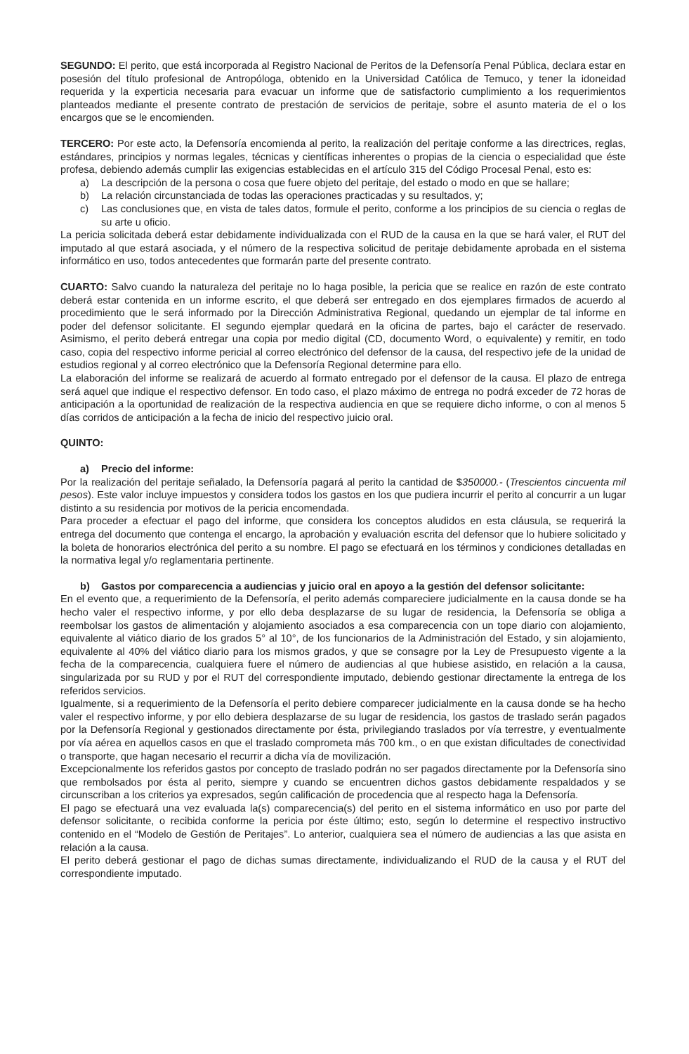SEGUNDO: El perito, que está incorporada al Registro Nacional de Peritos de la Defensoría Penal Pública, declara estar en posesión del título profesional de Antropóloga, obtenido en la Universidad Católica de Temuco, y tener la idoneidad requerida y la experticia necesaria para evacuar un informe que de satisfactorio cumplimiento a los requerimientos planteados mediante el presente contrato de prestación de servicios de peritaje, sobre el asunto materia de el o los encargos que se le encomienden.
TERCERO: Por este acto, la Defensoría encomienda al perito, la realización del peritaje conforme a las directrices, reglas, estándares, principios y normas legales, técnicas y científicas inherentes o propias de la ciencia o especialidad que éste profesa, debiendo además cumplir las exigencias establecidas en el artículo 315 del Código Procesal Penal, esto es:
a) La descripción de la persona o cosa que fuere objeto del peritaje, del estado o modo en que se hallare;
b) La relación circunstanciada de todas las operaciones practicadas y su resultados, y;
c) Las conclusiones que, en vista de tales datos, formule el perito, conforme a los principios de su ciencia o reglas de su arte u oficio.
La pericia solicitada deberá estar debidamente individualizada con el RUD de la causa en la que se hará valer, el RUT del imputado al que estará asociada, y el número de la respectiva solicitud de peritaje debidamente aprobada en el sistema informático en uso, todos antecedentes que formarán parte del presente contrato.
CUARTO: Salvo cuando la naturaleza del peritaje no lo haga posible, la pericia que se realice en razón de este contrato deberá estar contenida en un informe escrito, el que deberá ser entregado en dos ejemplares firmados de acuerdo al procedimiento que le será informado por la Dirección Administrativa Regional, quedando un ejemplar de tal informe en poder del defensor solicitante. El segundo ejemplar quedará en la oficina de partes, bajo el carácter de reservado. Asimismo, el perito deberá entregar una copia por medio digital (CD, documento Word, o equivalente) y remitir, en todo caso, copia del respectivo informe pericial al correo electrónico del defensor de la causa, del respectivo jefe de la unidad de estudios regional y al correo electrónico que la Defensoría Regional determine para ello.
La elaboración del informe se realizará de acuerdo al formato entregado por el defensor de la causa. El plazo de entrega será aquel que indique el respectivo defensor. En todo caso, el plazo máximo de entrega no podrá exceder de 72 horas de anticipación a la oportunidad de realización de la respectiva audiencia en que se requiere dicho informe, o con al menos 5 días corridos de anticipación a la fecha de inicio del respectivo juicio oral.
QUINTO:
a) Precio del informe:
Por la realización del peritaje señalado, la Defensoría pagará al perito la cantidad de $350000.- (Trescientos cincuenta mil pesos). Este valor incluye impuestos y considera todos los gastos en los que pudiera incurrir el perito al concurrir a un lugar distinto a su residencia por motivos de la pericia encomendada.
Para proceder a efectuar el pago del informe, que considera los conceptos aludidos en esta cláusula, se requerirá la entrega del documento que contenga el encargo, la aprobación y evaluación escrita del defensor que lo hubiere solicitado y la boleta de honorarios electrónica del perito a su nombre. El pago se efectuará en los términos y condiciones detalladas en la normativa legal y/o reglamentaria pertinente.
b) Gastos por comparecencia a audiencias y juicio oral en apoyo a la gestión del defensor solicitante:
En el evento que, a requerimiento de la Defensoría, el perito además compareciere judicialmente en la causa donde se ha hecho valer el respectivo informe, y por ello deba desplazarse de su lugar de residencia, la Defensoría se obliga a reembolsar los gastos de alimentación y alojamiento asociados a esa comparecencia con un tope diario con alojamiento, equivalente al viático diario de los grados 5° al 10°, de los funcionarios de la Administración del Estado, y sin alojamiento, equivalente al 40% del viático diario para los mismos grados, y que se consagre por la Ley de Presupuesto vigente a la fecha de la comparecencia, cualquiera fuere el número de audiencias al que hubiese asistido, en relación a la causa, singularizada por su RUD y por el RUT del correspondiente imputado, debiendo gestionar directamente la entrega de los referidos servicios.
Igualmente, si a requerimiento de la Defensoría el perito debiere comparecer judicialmente en la causa donde se ha hecho valer el respectivo informe, y por ello debiera desplazarse de su lugar de residencia, los gastos de traslado serán pagados por la Defensoría Regional y gestionados directamente por ésta, privilegiando traslados por vía terrestre, y eventualmente por vía aérea en aquellos casos en que el traslado comprometa más 700 km., o en que existan dificultades de conectividad o transporte, que hagan necesario el recurrir a dicha vía de movilización.
Excepcionalmente los referidos gastos por concepto de traslado podrán no ser pagados directamente por la Defensoría sino que rembolsados por ésta al perito, siempre y cuando se encuentren dichos gastos debidamente respaldados y se circunscriban a los criterios ya expresados, según calificación de procedencia que al respecto haga la Defensoría.
El pago se efectuará una vez evaluada la(s) comparecencia(s) del perito en el sistema informático en uso por parte del defensor solicitante, o recibida conforme la pericia por éste último; esto, según lo determine el respectivo instructivo contenido en el “Modelo de Gestión de Peritajes”. Lo anterior, cualquiera sea el número de audiencias a las que asista en relación a la causa.
El perito deberá gestionar el pago de dichas sumas directamente, individualizando el RUD de la causa y el RUT del correspondiente imputado.